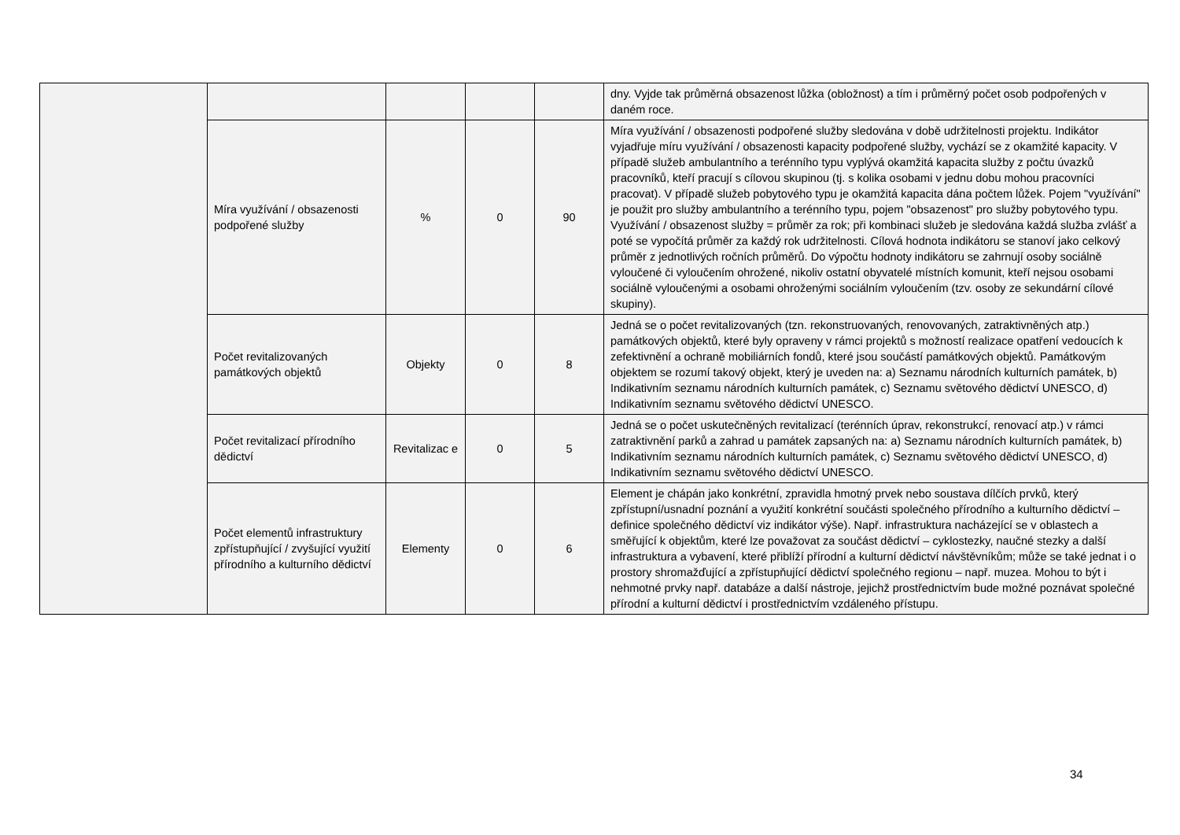| | | | | | dny. Vyjde tak průměrná obsazenost lůžka (obložnost) a tím i průměrný počet osob podpořených v daném roce. |
| | Míra využívání / obsazenosti podpořené služby | % | 0 | 90 | Míra využívání / obsazenosti podpořené služby sledována v době udržitelnosti projektu. Indikátor vyjadřuje míru využívání / obsazenosti kapacity podpořené služby, vychází se z okamžité kapacity. V případě služeb ambulantního a terénního typu vyplývá okamžitá kapacita služby z počtu úvazků pracovníků, kteří pracují s cílovou skupinou (tj. s kolika osobami v jednu dobu mohou pracovníci pracovat). V případě služeb pobytového typu je okamžitá kapacita dána počtem lůžek. Pojem "využívání" je použit pro služby ambulantního a terénního typu, pojem "obsazenost" pro služby pobytového typu. Využívání / obsazenost služby = průměr za rok; při kombinaci služeb je sledována každá služba zvlášť a poté se vypočítá průměr za každý rok udržitelnosti. Cílová hodnota indikátoru se stanoví jako celkový průměr z jednotlivých ročních průměrů. Do výpočtu hodnoty indikátoru se zahrnují osoby sociálně vyloučené či vyloučením ohrožené, nikoliv ostatní obyvatelé místních komunit, kteří nejsou osobami sociálně vyloučenými a osobami ohroženými sociálním vyloučením (tzv. osoby ze sekundární cílové skupiny). |
| | Počet revitalizovaných památkových objektů | Objekty | 0 | 8 | Jedná se o počet revitalizovaných (tzn. rekonstruovaných, renovovaných, zatraktivněných atp.) památkových objektů, které byly opraveny v rámci projektů s možností realizace opatření vedoucích k zefektivnění a ochraně mobiliárních fondů, které jsou součástí památkových objektů. Památkovým objektem se rozumí takový objekt, který je uveden na: a) Seznamu národních kulturních památek, b) Indikativním seznamu národních kulturních památek, c) Seznamu světového dědictví UNESCO, d) Indikativním seznamu světového dědictví UNESCO. |
| | Počet revitalizací přírodního dědictví | Revitalizac e | 0 | 5 | Jedná se o počet uskutečněných revitalizací (terénních úprav, rekonstrukcí, renovací atp.) v rámci zatraktivnění parků a zahrad u památek zapsaných na: a) Seznamu národních kulturních památek, b) Indikativním seznamu národních kulturních památek, c) Seznamu světového dědictví UNESCO, d) Indikativním seznamu světového dědictví UNESCO. |
| | Počet elementů infrastruktury zpřístupňující / zvyšující využití přírodního a kulturního dědictví | Elementy | 0 | 6 | Element je chápán jako konkrétní, zpravidla hmotný prvek nebo soustava dílčích prvků, který zpřístupní/usnadní poznání a využití konkrétní součásti společného přírodního a kulturního dědictví – definice společného dědictví viz indikátor výše). Např. infrastruktura nacházející se v oblastech a směřující k objektům, které lze považovat za součást dědictví – cyklostezky, naučné stezky a další infrastruktura a vybavení, které přiblíží přírodní a kulturní dědictví návštěvníkům; může se také jednat i o prostory shromažďující a zpřístupňující dědictví společného regionu – např. muzea. Mohou to být i nehmotné prvky např. databáze a další nástroje, jejichž prostřednictvím bude možné poznávat společné přírodní a kulturní dědictví i prostřednictvím vzdáleného přístupu. |
34